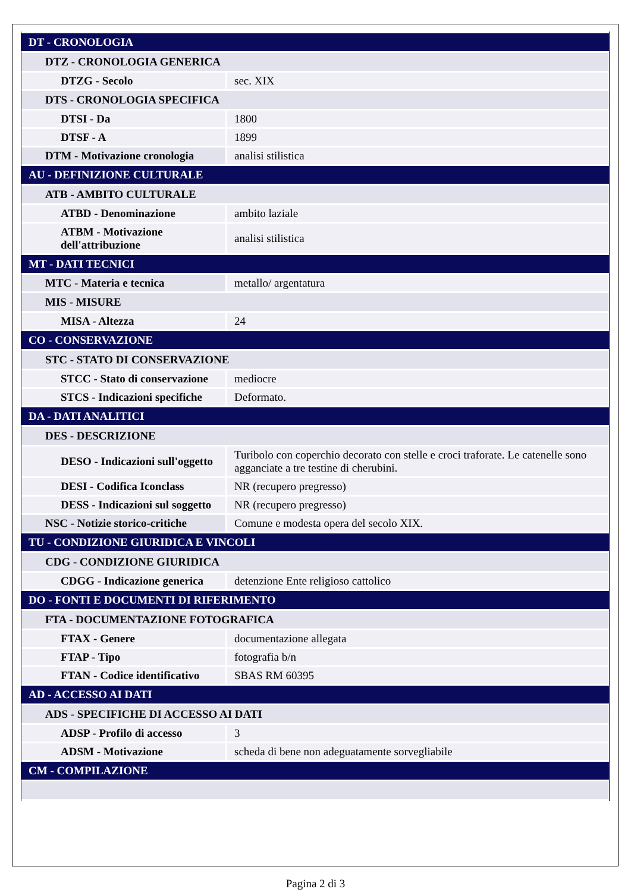| DT - CRONOLOGIA | |
| DTZ - CRONOLOGIA GENERICA | |
| DTZG - Secolo | sec. XIX |
| DTS - CRONOLOGIA SPECIFICA | |
| DTSI - Da | 1800 |
| DTSF - A | 1899 |
| DTM - Motivazione cronologia | analisi stilistica |
| AU - DEFINIZIONE CULTURALE | |
| ATB - AMBITO CULTURALE | |
| ATBD - Denominazione | ambito laziale |
| ATBM - Motivazione dell'attribuzione | analisi stilistica |
| MT - DATI TECNICI | |
| MTC - Materia e tecnica | metallo/ argentatura |
| MIS - MISURE | |
| MISA - Altezza | 24 |
| CO - CONSERVAZIONE | |
| STC - STATO DI CONSERVAZIONE | |
| STCC - Stato di conservazione | mediocre |
| STCS - Indicazioni specifiche | Deformato. |
| DA - DATI ANALITICI | |
| DES - DESCRIZIONE | |
| DESO - Indicazioni sull'oggetto | Turibolo con coperchio decorato con stelle e croci traforate. Le catenelle sono agganciate a tre testine di cherubini. |
| DESI - Codifica Iconclass | NR (recupero pregresso) |
| DESS - Indicazioni sul soggetto | NR (recupero pregresso) |
| NSC - Notizie storico-critiche | Comune e modesta opera del secolo XIX. |
| TU - CONDIZIONE GIURIDICA E VINCOLI | |
| CDG - CONDIZIONE GIURIDICA | |
| CDGG - Indicazione generica | detenzione Ente religioso cattolico |
| DO - FONTI E DOCUMENTI DI RIFERIMENTO | |
| FTA - DOCUMENTAZIONE FOTOGRAFICA | |
| FTAX - Genere | documentazione allegata |
| FTAP - Tipo | fotografia b/n |
| FTAN - Codice identificativo | SBAS RM 60395 |
| AD - ACCESSO AI DATI | |
| ADS - SPECIFICHE DI ACCESSO AI DATI | |
| ADSP - Profilo di accesso | 3 |
| ADSM - Motivazione | scheda di bene non adeguatamente sorvegliabile |
| CM - COMPILAZIONE | |
Pagina 2 di 3